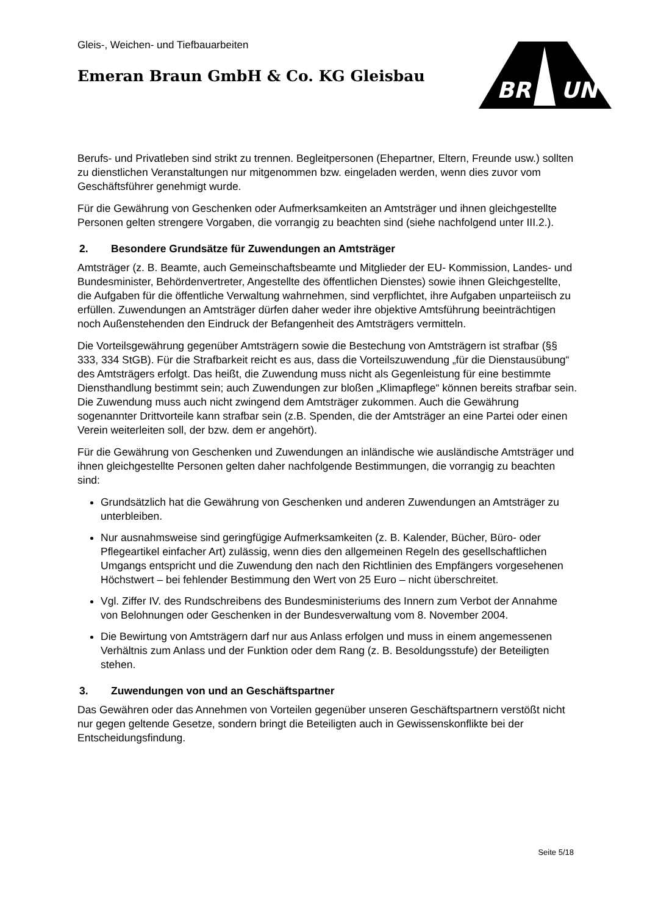Gleis-, Weichen- und Tiefbauarbeiten
Emeran Braun GmbH & Co. KG Gleisbau
BR
UN
Berufs- und Privatleben sind strikt zu trennen. Begleitpersonen (Ehepartner, Eltern, Freunde usw.) sollten zu dienstlichen Veranstaltungen nur mitgenommen bzw. eingeladen werden, wenn dies zuvor vom Geschäftsführer genehmigt wurde.
Für die Gewährung von Geschenken oder Aufmerksamkeiten an Amtsträger und ihnen gleichgestellte Personen gelten strengere Vorgaben, die vorrangig zu beachten sind (siehe nachfolgend unter III.2.).
2. Besondere Grundsätze für Zuwendungen an Amtsträger
Amtsträger (z. B. Beamte, auch Gemeinschaftsbeamte und Mitglieder der EU- Kommission, Landes- und Bundesminister, Behördenvertreter, Angestellte des öffentlichen Dienstes) sowie ihnen Gleichgestellte, die Aufgaben für die öffentliche Verwaltung wahrnehmen, sind verpflichtet, ihre Aufgaben unparteiisch zu erfüllen. Zuwendungen an Amtsträger dürfen daher weder ihre objektive Amtsführung beeinträchtigen noch Außenstehenden den Eindruck der Befangenheit des Amtsträgers vermitteln.
Die Vorteilsgewährung gegenüber Amtsträgern sowie die Bestechung von Amtsträgern ist strafbar (§§ 333, 334 StGB). Für die Strafbarkeit reicht es aus, dass die Vorteilszuwendung „für die Dienstausübung“ des Amtsträgers erfolgt. Das heißt, die Zuwendung muss nicht als Gegenleistung für eine bestimmte Diensthandlung bestimmt sein; auch Zuwendungen zur bloßen „Klimapflege“ können bereits strafbar sein. Die Zuwendung muss auch nicht zwingend dem Amtsträger zukommen. Auch die Gewährung sogenannter Drittvorteile kann strafbar sein (z.B. Spenden, die der Amtsträger an eine Partei oder einen Verein weiterleiten soll, der bzw. dem er angehört).
Für die Gewährung von Geschenken und Zuwendungen an inländische wie ausländische Amtsträger und ihnen gleichgestellte Personen gelten daher nachfolgende Bestimmungen, die vorrangig zu beachten sind:
Grundsätzlich hat die Gewährung von Geschenken und anderen Zuwendungen an Amtsträger zu unterbleiben.
Nur ausnahmsweise sind geringfügige Aufmerksamkeiten (z. B. Kalender, Bücher, Büro- oder Pflegeartikel einfacher Art) zulässig, wenn dies den allgemeinen Regeln des gesellschaftlichen Umgangs entspricht und die Zuwendung den nach den Richtlinien des Empfängers vorgesehenen Höchstwert – bei fehlender Bestimmung den Wert von 25 Euro – nicht überschreitet.
Vgl. Ziffer IV. des Rundschreibens des Bundesministeriums des Innern zum Verbot der Annahme von Belohnungen oder Geschenken in der Bundesverwaltung vom 8. November 2004.
Die Bewirtung von Amtsträgern darf nur aus Anlass erfolgen und muss in einem angemessenen Verhältnis zum Anlass und der Funktion oder dem Rang (z. B. Besoldungsstufe) der Beteiligten stehen.
3. Zuwendungen von und an Geschäftspartner
Das Gewähren oder das Annehmen von Vorteilen gegenüber unseren Geschäftspartnern verstößt nicht nur gegen geltende Gesetze, sondern bringt die Beteiligten auch in Gewissenskonflikte bei der Entscheidungsfindung.
Seite 5/18